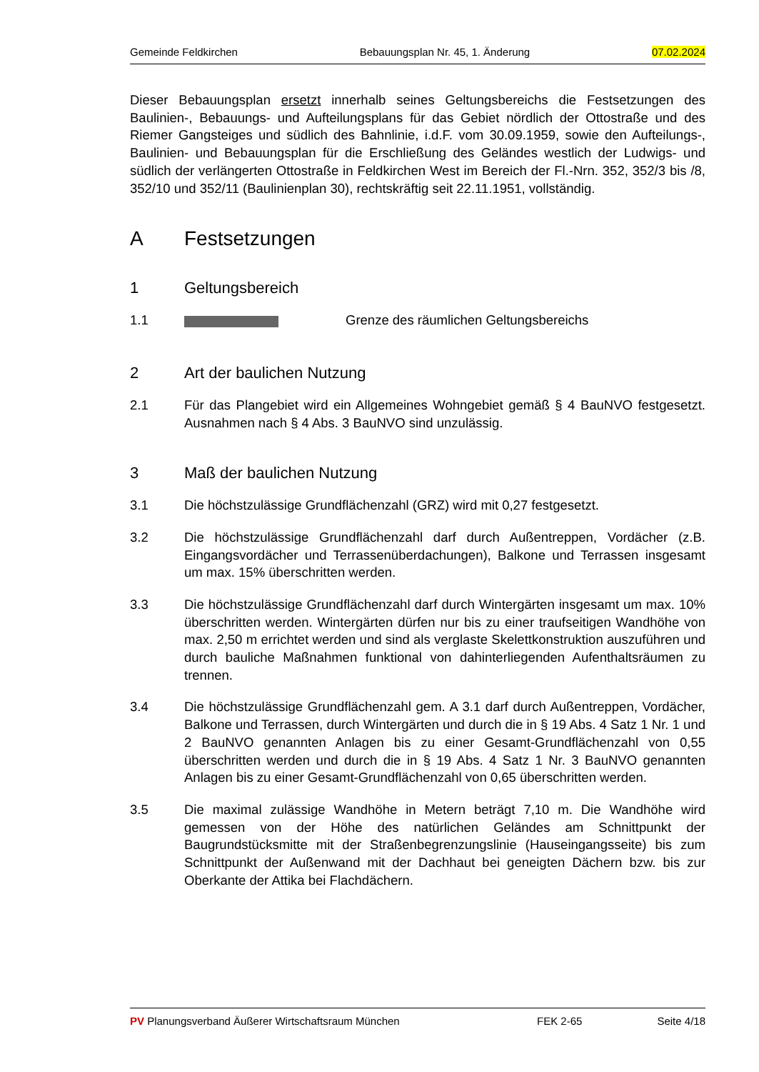Gemeinde Feldkirchen Bebauungsplan Nr. 45, 1. Änderung 07.02.2024
Dieser Bebauungsplan ersetzt innerhalb seines Geltungsbereichs die Festsetzungen des Baulinien-, Bebauungs- und Aufteilungsplans für das Gebiet nördlich der Ottostraße und des Riemer Gangsteiges und südlich des Bahnlinie, i.d.F. vom 30.09.1959, sowie den Aufteilungs-, Baulinien- und Bebauungsplan für die Erschließung des Geländes westlich der Ludwigs- und südlich der verlängerten Ottostraße in Feldkirchen West im Bereich der Fl.-Nrn. 352, 352/3 bis /8, 352/10 und 352/11 (Baulinienplan 30), rechtskräftig seit 22.11.1951, vollständig.
A Festsetzungen
1 Geltungsbereich
1.1 Grenze des räumlichen Geltungsbereichs
2 Art der baulichen Nutzung
2.1 Für das Plangebiet wird ein Allgemeines Wohngebiet gemäß § 4 BauNVO festgesetzt. Ausnahmen nach § 4 Abs. 3 BauNVO sind unzulässig.
3 Maß der baulichen Nutzung
3.1 Die höchstzulässige Grundflächenzahl (GRZ) wird mit 0,27 festgesetzt.
3.2 Die höchstzulässige Grundflächenzahl darf durch Außentreppen, Vordächer (z.B. Eingangsvordächer und Terrassenüberdachungen), Balkone und Terrassen insgesamt um max. 15% überschritten werden.
3.3 Die höchstzulässige Grundflächenzahl darf durch Wintergärten insgesamt um max. 10% überschritten werden. Wintergärten dürfen nur bis zu einer traufseitigen Wandhöhe von max. 2,50 m errichtet werden und sind als verglaste Skelettkonstruktion auszuführen und durch bauliche Maßnahmen funktional von dahinterliegenden Aufenthaltsräumen zu trennen.
3.4 Die höchstzulässige Grundflächenzahl gem. A 3.1 darf durch Außentreppen, Vordächer, Balkone und Terrassen, durch Wintergärten und durch die in § 19 Abs. 4 Satz 1 Nr. 1 und 2 BauNVO genannten Anlagen bis zu einer Gesamt-Grundflächenzahl von 0,55 überschritten werden und durch die in § 19 Abs. 4 Satz 1 Nr. 3 BauNVO genannten Anlagen bis zu einer Gesamt-Grundflächenzahl von 0,65 überschritten werden.
3.5 Die maximal zulässige Wandhöhe in Metern beträgt 7,10 m. Die Wandhöhe wird gemessen von der Höhe des natürlichen Geländes am Schnittpunkt der Baugrundstücksmitte mit der Straßenbegrenzungslinie (Hauseingangsseite) bis zum Schnittpunkt der Außenwand mit der Dachhaut bei geneigten Dächern bzw. bis zur Oberkante der Attika bei Flachdächern.
PV Planungsverband Äußerer Wirtschaftsraum München FEK 2-65 Seite 4/18